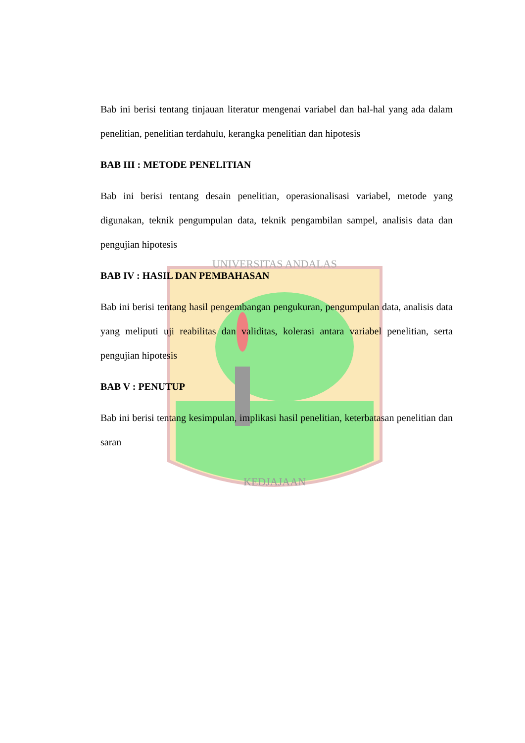KEDJAJAAN
UNIVERSITAS ANDALAS
Bab ini berisi tentang tinjauan literatur mengenai variabel dan hal-hal yang ada dalam penelitian, penelitian terdahulu, kerangka penelitian dan hipotesis
BAB III : METODE PENELITIAN
Bab ini berisi tentang desain penelitian, operasionalisasi variabel, metode yang digunakan, teknik pengumpulan data, teknik pengambilan sampel, analisis data dan pengujian hipotesis
BAB IV : HASIL DAN PEMBAHASAN
Bab ini berisi tentang hasil pengembangan pengukuran, pengumpulan data, analisis data yang meliputi uji reabilitas dan validitas, kolerasi antara variabel penelitian, serta pengujian hipotesis
BAB V : PENUTUP
Bab ini berisi tentang kesimpulan, implikasi hasil penelitian, keterbatasan penelitian dan saran